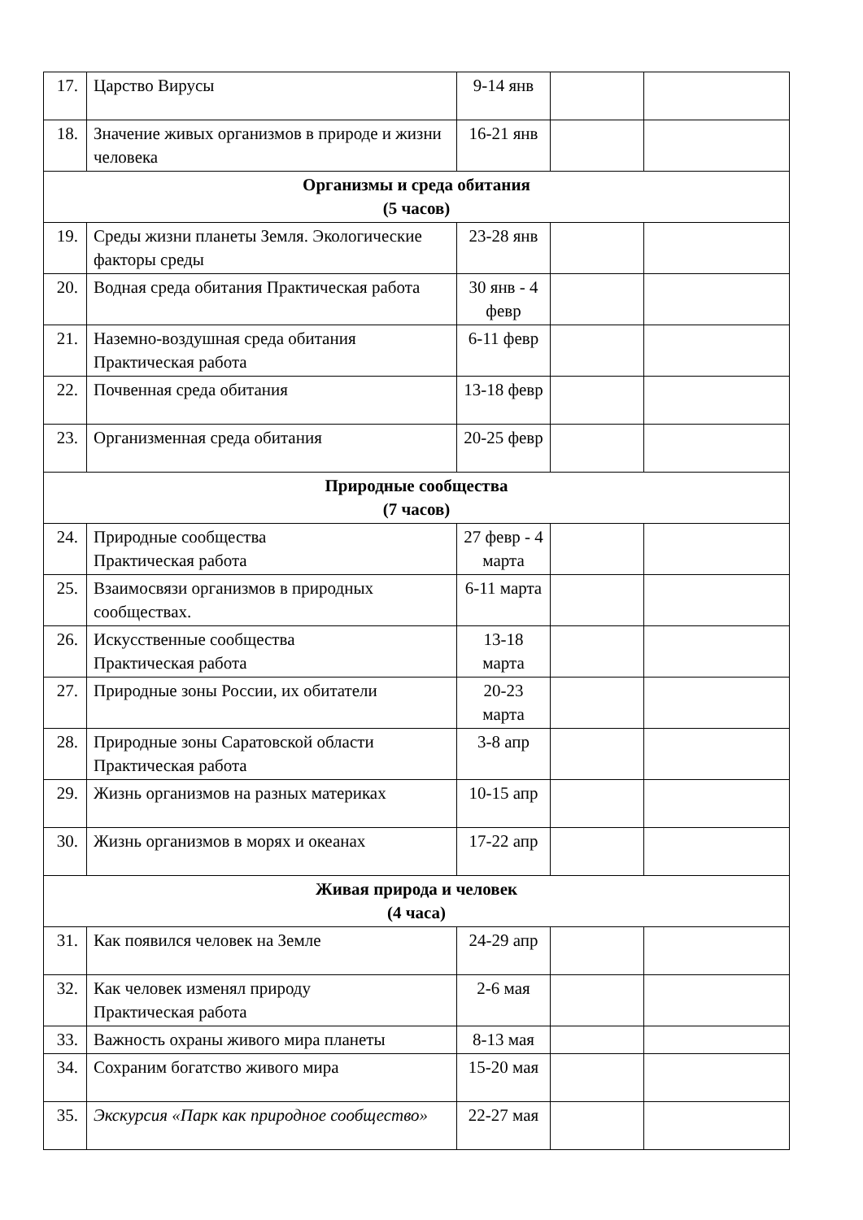| 17. | Царство Вирусы | 9-14 янв | | |
| 18. | Значение живых организмов в природе и жизни человека | 16-21 янв | | |
| Организмы и среда обитания (5 часов) | | | | |
| 19. | Среды жизни планеты Земля. Экологические факторы среды | 23-28 янв | | |
| 20. | Водная среда обитания Практическая работа | 30 янв - 4 февр | | |
| 21. | Наземно-воздушная среда обитания Практическая работа | 6-11 февр | | |
| 22. | Почвенная среда обитания | 13-18 февр | | |
| 23. | Организменная среда обитания | 20-25 февр | | |
| Природные сообщества (7 часов) | | | | |
| 24. | Природные сообщества Практическая работа | 27 февр - 4 марта | | |
| 25. | Взаимосвязи организмов в природных сообществах. | 6-11 марта | | |
| 26. | Искусственные сообщества Практическая работа | 13-18 марта | | |
| 27. | Природные зоны России, их обитатели | 20-23 марта | | |
| 28. | Природные зоны Саратовской области Практическая работа | 3-8 апр | | |
| 29. | Жизнь организмов на разных материках | 10-15 апр | | |
| 30. | Жизнь организмов в морях и океанах | 17-22 апр | | |
| Живая природа и человек (4 часа) | | | | |
| 31. | Как появился человек на Земле | 24-29 апр | | |
| 32. | Как человек изменял природу Практическая работа | 2-6 мая | | |
| 33. | Важность охраны живого мира планеты | 8-13 мая | | |
| 34. | Сохраним богатство живого мира | 15-20 мая | | |
| 35. | Экскурсия «Парк как природное сообщество» | 22-27 мая | | |